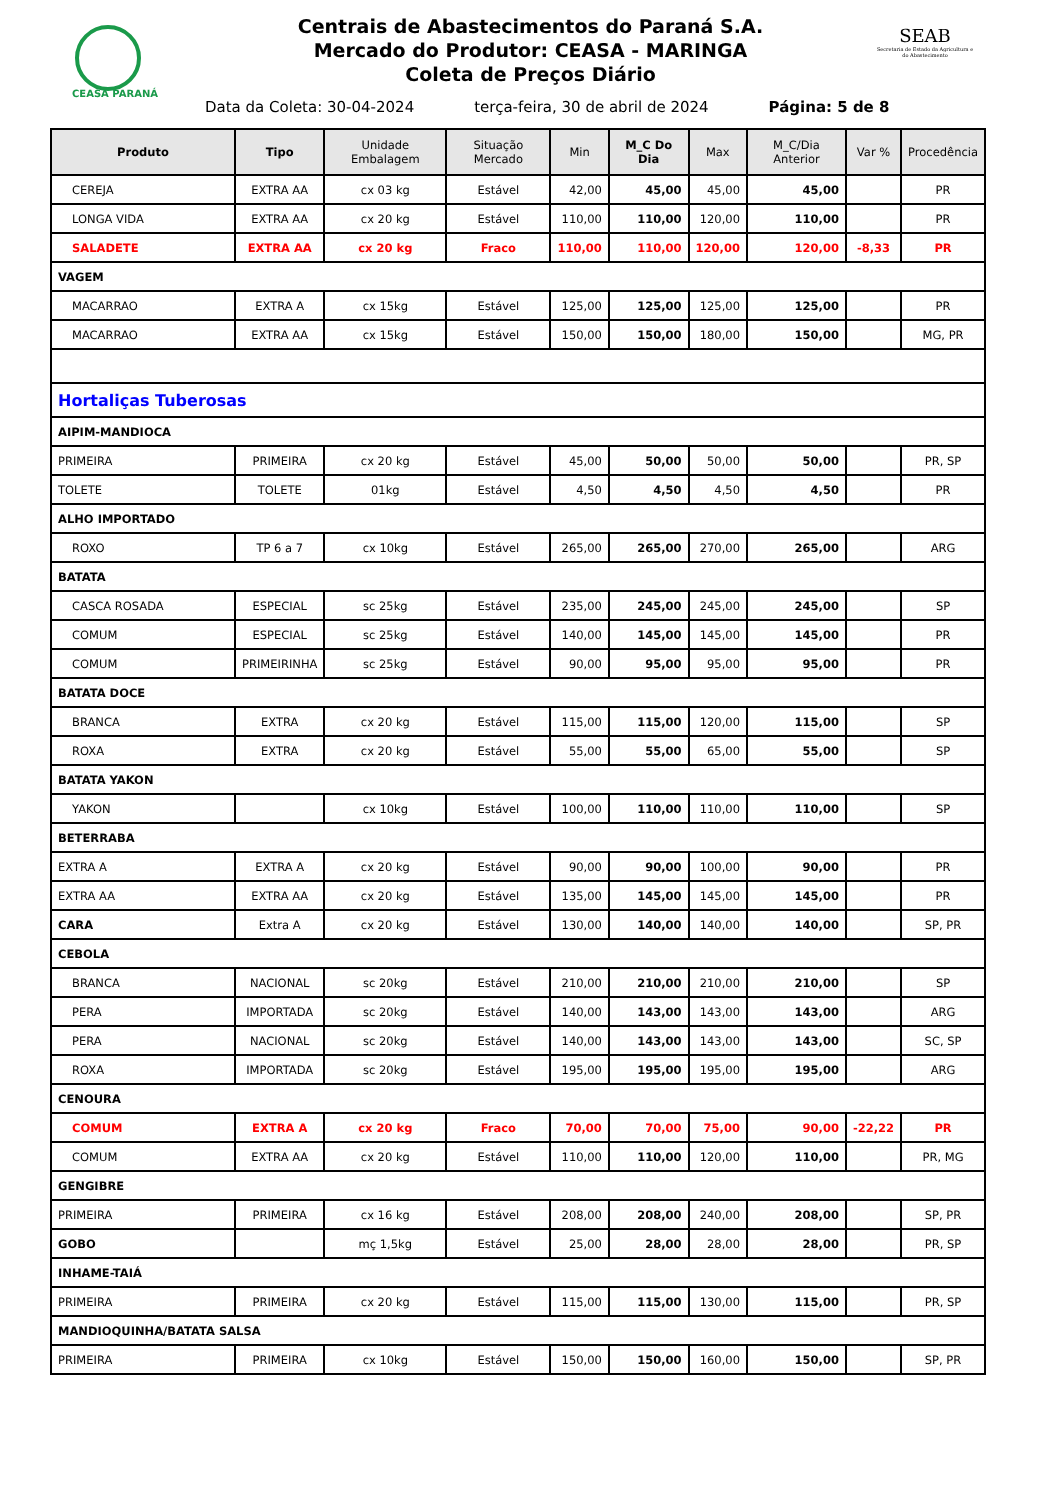CEASA PARANÁ
Centrais de Abastecimentos do Paraná S.A.
Mercado do Produtor: CEASA - MARINGA
Coleta de Preços Diário
SEAB
Secretaria de Estado da Agricultura e do Abastecimento
Data da Coleta: 30-04-2024 terça-feira, 30 de abril de 2024 Página: 5 de 8
| Produto | Tipo | Unidade Embalagem | Situação Mercado | Min | M_C Do Dia | Max | M_C/Dia Anterior | Var % | Procedência |
| --- | --- | --- | --- | --- | --- | --- | --- | --- | --- |
| CEREJA | EXTRA AA | cx 03 kg | Estável | 42,00 | 45,00 | 45,00 | 45,00 | | PR |
| LONGA VIDA | EXTRA AA | cx 20 kg | Estável | 110,00 | 110,00 | 120,00 | 110,00 | | PR |
| SALADETE | EXTRA AA | cx 20 kg | Fraco | 110,00 | 110,00 | 120,00 | 120,00 | -8,33 | PR |
| VAGEM | | | | | | | | | |
| MACARRAO | EXTRA A | cx 15kg | Estável | 125,00 | 125,00 | 125,00 | 125,00 | | PR |
| MACARRAO | EXTRA AA | cx 15kg | Estável | 150,00 | 150,00 | 180,00 | 150,00 | | MG, PR |
| Hortaliças Tuberosas | | | | | | | | | |
| AIPIM-MANDIOCA | | | | | | | | | |
| PRIMEIRA | PRIMEIRA | cx 20 kg | Estável | 45,00 | 50,00 | 50,00 | 50,00 | | PR, SP |
| TOLETE | TOLETE | 01kg | Estável | 4,50 | 4,50 | 4,50 | 4,50 | | PR |
| ALHO IMPORTADO | | | | | | | | | |
| ROXO | TP 6 a 7 | cx 10kg | Estável | 265,00 | 265,00 | 270,00 | 265,00 | | ARG |
| BATATA | | | | | | | | | |
| CASCA ROSADA | ESPECIAL | sc 25kg | Estável | 235,00 | 245,00 | 245,00 | 245,00 | | SP |
| COMUM | ESPECIAL | sc 25kg | Estável | 140,00 | 145,00 | 145,00 | 145,00 | | PR |
| COMUM | PRIMEIRINHA | sc 25kg | Estável | 90,00 | 95,00 | 95,00 | 95,00 | | PR |
| BATATA DOCE | | | | | | | | | |
| BRANCA | EXTRA | cx 20 kg | Estável | 115,00 | 115,00 | 120,00 | 115,00 | | SP |
| ROXA | EXTRA | cx 20 kg | Estável | 55,00 | 55,00 | 65,00 | 55,00 | | SP |
| BATATA YAKON | | | | | | | | | |
| YAKON | | cx 10kg | Estável | 100,00 | 110,00 | 110,00 | 110,00 | | SP |
| BETERRABA | | | | | | | | | |
| EXTRA A | EXTRA A | cx 20 kg | Estável | 90,00 | 90,00 | 100,00 | 90,00 | | PR |
| EXTRA AA | EXTRA AA | cx 20 kg | Estável | 135,00 | 145,00 | 145,00 | 145,00 | | PR |
| CARA | Extra A | cx 20 kg | Estável | 130,00 | 140,00 | 140,00 | 140,00 | | SP, PR |
| CEBOLA | | | | | | | | | |
| BRANCA | NACIONAL | sc 20kg | Estável | 210,00 | 210,00 | 210,00 | 210,00 | | SP |
| PERA | IMPORTADA | sc 20kg | Estável | 140,00 | 143,00 | 143,00 | 143,00 | | ARG |
| PERA | NACIONAL | sc 20kg | Estável | 140,00 | 143,00 | 143,00 | 143,00 | | SC, SP |
| ROXA | IMPORTADA | sc 20kg | Estável | 195,00 | 195,00 | 195,00 | 195,00 | | ARG |
| CENOURA | | | | | | | | | |
| COMUM | EXTRA A | cx 20 kg | Fraco | 70,00 | 70,00 | 75,00 | 90,00 | -22,22 | PR |
| COMUM | EXTRA AA | cx 20 kg | Estável | 110,00 | 110,00 | 120,00 | 110,00 | | PR, MG |
| GENGIBRE | | | | | | | | | |
| PRIMEIRA | PRIMEIRA | cx 16 kg | Estável | 208,00 | 208,00 | 240,00 | 208,00 | | SP, PR |
| GOBO | | mç 1,5kg | Estável | 25,00 | 28,00 | 28,00 | 28,00 | | PR, SP |
| INHAME-TAIÁ | | | | | | | | | |
| PRIMEIRA | PRIMEIRA | cx 20 kg | Estável | 115,00 | 115,00 | 130,00 | 115,00 | | PR, SP |
| MANDIOQUINHA/BATATA SALSA | | | | | | | | | |
| PRIMEIRA | PRIMEIRA | cx 10kg | Estável | 150,00 | 150,00 | 160,00 | 150,00 | | SP, PR |